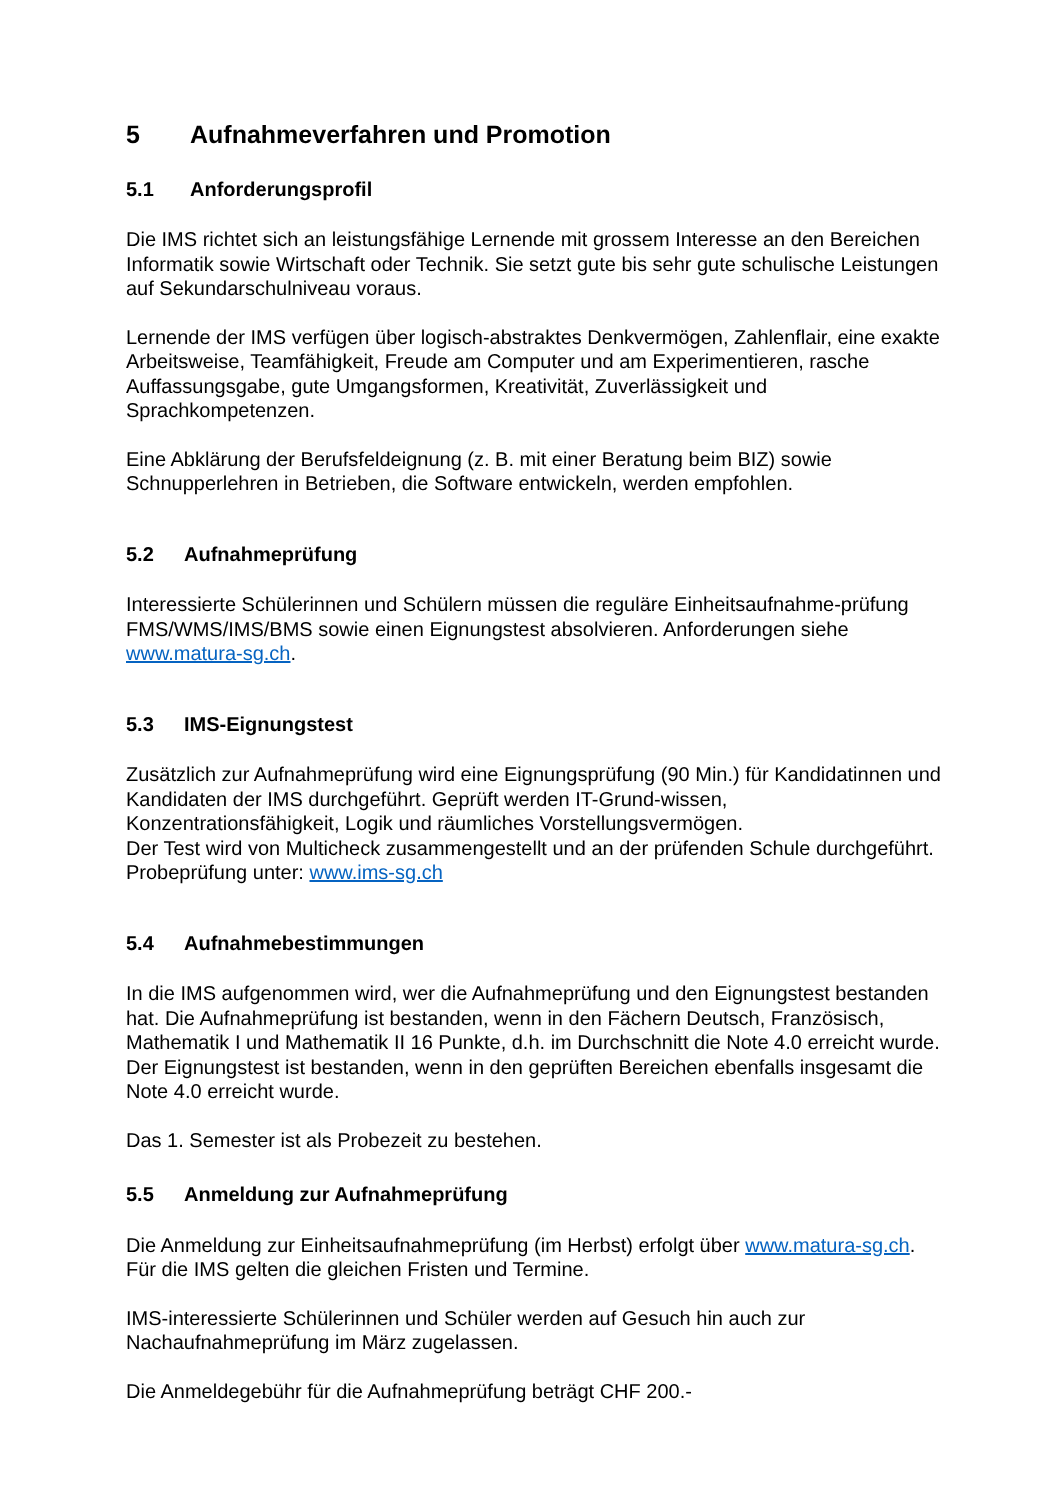5 Aufnahmeverfahren und Promotion
5.1 Anforderungsprofil
Die IMS richtet sich an leistungsfähige Lernende mit grossem Interesse an den Bereichen Informatik sowie Wirtschaft oder Technik. Sie setzt gute bis sehr gute schulische Leistungen auf Sekundarschulniveau voraus.
Lernende der IMS verfügen über logisch-abstraktes Denkvermögen, Zahlenflair, eine exakte Arbeitsweise, Teamfähigkeit, Freude am Computer und am Experimentieren, rasche Auffassungsgabe, gute Umgangsformen, Kreativität, Zuverlässigkeit und Sprachkompetenzen.
Eine Abklärung der Berufsfeldeignung (z. B. mit einer Beratung beim BIZ) sowie Schnupperlehren in Betrieben, die Software entwickeln, werden empfohlen.
5.2 Aufnahmeprüfung
Interessierte Schülerinnen und Schülern müssen die reguläre Einheitsaufnahme-prüfung FMS/WMS/IMS/BMS sowie einen Eignungstest absolvieren. Anforderungen siehe www.matura-sg.ch.
5.3 IMS-Eignungstest
Zusätzlich zur Aufnahmeprüfung wird eine Eignungsprüfung (90 Min.) für Kandidatinnen und Kandidaten der IMS durchgeführt. Geprüft werden IT-Grund-wissen, Konzentrationsfähigkeit, Logik und räumliches Vorstellungsvermögen.
Der Test wird von Multicheck zusammengestellt und an der prüfenden Schule durchgeführt. Probeprüfung unter: www.ims-sg.ch
5.4 Aufnahmebestimmungen
In die IMS aufgenommen wird, wer die Aufnahmeprüfung und den Eignungstest bestanden hat. Die Aufnahmeprüfung ist bestanden, wenn in den Fächern Deutsch, Französisch, Mathematik I und Mathematik II 16 Punkte, d.h. im Durchschnitt die Note 4.0 erreicht wurde. Der Eignungstest ist bestanden, wenn in den geprüften Bereichen ebenfalls insgesamt die Note 4.0 erreicht wurde.
Das 1. Semester ist als Probezeit zu bestehen.
5.5 Anmeldung zur Aufnahmeprüfung
Die Anmeldung zur Einheitsaufnahmeprüfung (im Herbst) erfolgt über www.matura-sg.ch. Für die IMS gelten die gleichen Fristen und Termine.
IMS-interessierte Schülerinnen und Schüler werden auf Gesuch hin auch zur Nachaufnahmeprüfung im März zugelassen.
Die Anmeldegebühr für die Aufnahmeprüfung beträgt CHF 200.-